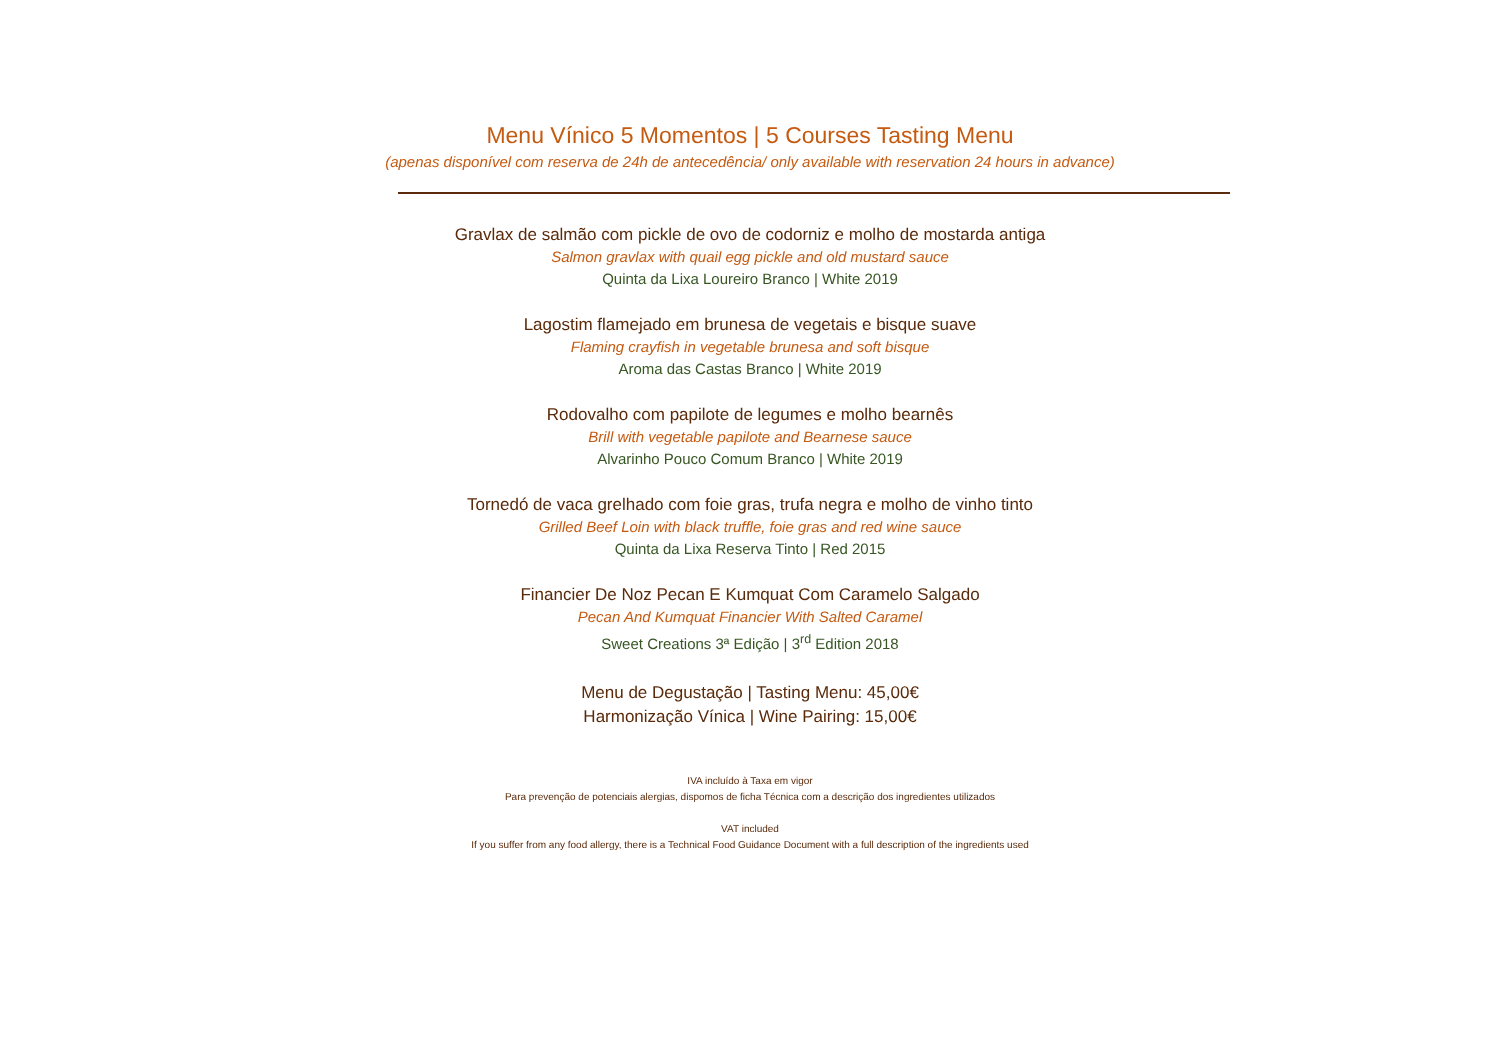Menu Vínico 5 Momentos | 5 Courses Tasting Menu
(apenas disponível com reserva de 24h de antecedência/ only available with reservation 24 hours in advance)
Gravlax de salmão com pickle de ovo de codorniz e molho de mostarda antiga
Salmon gravlax with quail egg pickle and old mustard sauce
Quinta da Lixa Loureiro Branco | White 2019
Lagostim flamejado em brunesa de vegetais e bisque suave
Flaming crayfish in vegetable brunesa and soft bisque
Aroma das Castas Branco | White 2019
Rodovalho com papilote de legumes e molho bearnês
Brill with vegetable papilote and Bearnese sauce
Alvarinho Pouco Comum Branco | White 2019
Tornedó de vaca grelhado com foie gras, trufa negra e molho de vinho tinto
Grilled Beef Loin with black truffle, foie gras and red wine sauce
Quinta da Lixa Reserva Tinto | Red 2015
Financier De Noz Pecan E Kumquat Com Caramelo Salgado
Pecan And Kumquat Financier With Salted Caramel
Sweet Creations 3ª Edição | 3<sup>rd</sup> Edition 2018
Menu de Degustação | Tasting Menu: 45,00€
Harmonização Vínica | Wine Pairing: 15,00€
IVA incluído à Taxa em vigor
Para prevenção de potenciais alergias, dispomos de ficha Técnica com a descrição dos ingredientes utilizados
VAT included
If you suffer from any food allergy, there is a Technical Food Guidance Document with a full description of the ingredients used